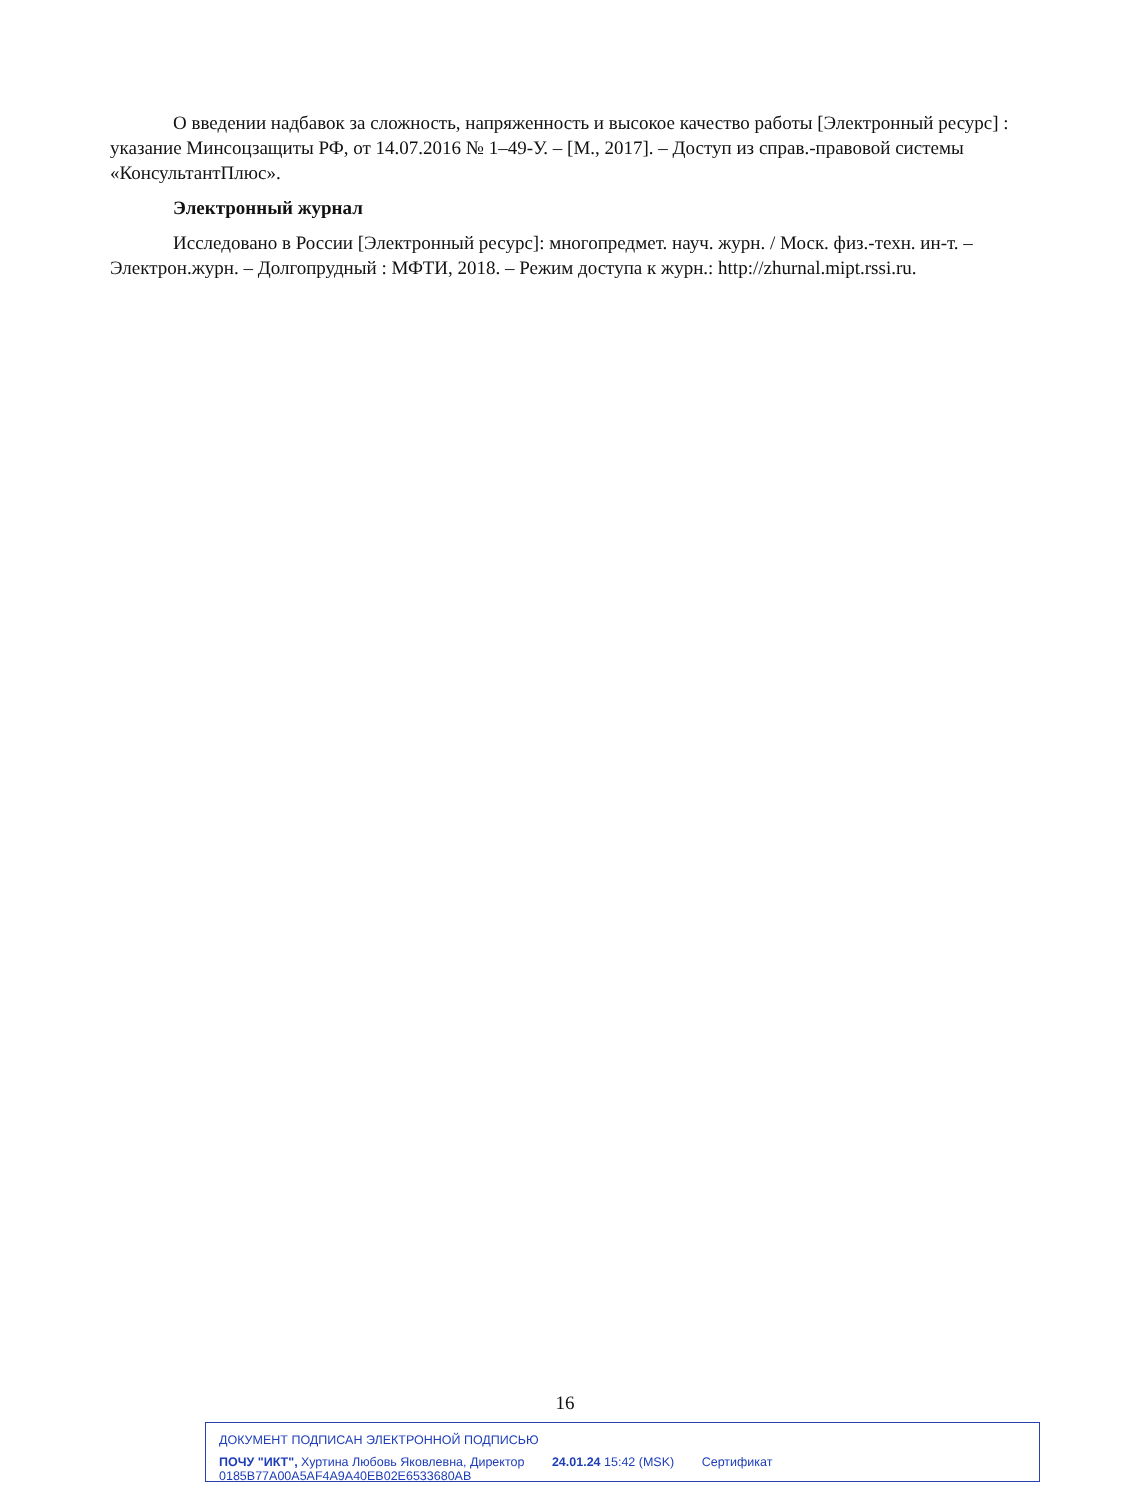О введении надбавок за сложность, напряженность и высокое качество работы [Электронный ресурс] : указание Минсоцзащиты РФ, от 14.07.2016 № 1–49-У. – [М., 2017]. – Доступ из справ.-правовой системы «КонсультантПлюс».
Электронный журнал
Исследовано в России [Электронный ресурс]: многопредмет. науч. журн. / Моск. физ.-техн. ин-т. – Электрон.журн. – Долгопрудный : МФТИ, 2018. – Режим доступа к журн.: http://zhurnal.mipt.rssi.ru.
16
ДОКУМЕНТ ПОДПИСАН ЭЛЕКТРОННОЙ ПОДПИСЬЮ
ПОЧУ "ИКТ", Хуртина Любовь Яковлевна, Директор 24.01.24 15:42 (MSK) Сертификат 0185B77A00A5AF4A9A40EB02E6533680AB